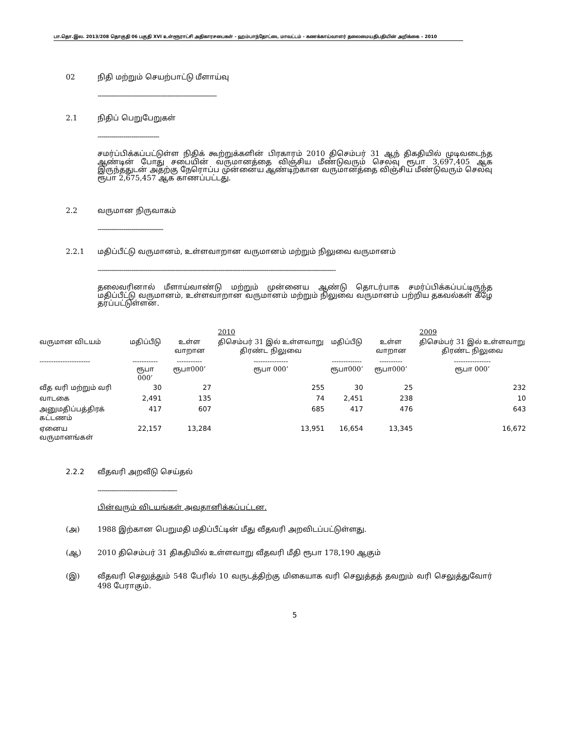பா.தொ.இல. 2013/208 தொகுதி 06 பகுதி XVI உள்ளூராட்சி அதிகாரசபைகள் - ஹம்பாந்தோட்டை மாவட்டம் - கணக்காய்வாளர் தலைமையதிபதியின் அறிக்கை – 2010
02 நிதி மற்றும் செயற்பாட்டு மீளாய்வு
------------------------------------------------------------
2.1 நிதிப் பெறுபேறுகள்
-------------------------------
சமர்ப்பிக்கப்பட்டுள்ள நிதிக் கூற்றுக்களின் பிரகாரம் 2010 திசெம்பர் 31 ஆந் திகதியில் முடிவடைந்த ஆண்டின் போது சபையின் வருமானத்தை விஞ்சிய மீண்டுவரும் செலவு ரூபா 3,697,405 ஆக இருந்ததுடன் அதற்கு நேரொப்ப முன்னைய ஆண்டிற்கான வருமானத்தை விஞ்சிய மீண்டுவரும் செலவு ரூபா 2,675,457 ஆக காணப்பட்டது.
2.2 வருமான நிருவாகம்
---------------------------------
2.2.1 மதிப்பீட்டு வருமானம், உள்ளவாறான வருமானம் மற்றும் நிலுவை வருமானம்
------------------------------------------------------------------------------------------------------------------------
தலைவரினால் மீளாய்வாண்டு மற்றும் முன்னைய ஆண்டு தொடர்பாக சமர்ப்பிக்கப்பட்டிருந்த மதிப்பீட்டு வருமானம், உள்ளவாறான வருமானம் மற்றும் நிலுவை வருமானம் பற்றிய தகவல்கள் கீழே தரப்பட்டுள்ளன.
| | 2010 | | | 2009 | | |
| --- | --- | --- | --- | --- | --- | --- |
| வருமான விடயம் | மதிப்பீடு | உள்ள வாறான | திசெம்பர் 31 இல் உள்ளவாறு திரண்ட நிலுவை | மதிப்பீடு | உள்ள வாறான | திசெம்பர் 31 இல் உள்ளவாறு திரண்ட நிலுவை |
| ---------------------- | ----------- ரூபா 000’ | ----------- ரூபா000’ | --------------- ரூபா 000’ | ------------- ரூபா000’ | ---------- ரூபா000’ | ---------------- ரூபா 000’ |
| வீத வரி மற்றும் வரி | 30 | 27 | 255 | 30 | 25 | 232 |
| வாடகை | 2,491 | 135 | 74 | 2,451 | 238 | 10 |
| அனுமதிப்பத்திரக் கட்டணம் | 417 | 607 | 685 | 417 | 476 | 643 |
| ஏனைய வருமானங்கள் | 22,157 | 13,284 | 13,951 | 16,654 | 13,345 | 16,672 |
2.2.2 வீதவரி அறவீடு செய்தல்
----------------------------------------
பின்வரும் விடயங்கள் அவதானிக்கப்பட்டன.
(அ) 1988 இற்கான பெறுமதி மதிப்பீட்டின் மீது வீதவரி அறவிடப்பட்டுள்ளது.
(ஆ) 2010 திசெம்பர் 31 திகதியில் உள்ளவாறு வீதவரி மீதி ரூபா 178,190 ஆகும்
(இ) வீதவரி செலுத்தும் 548 பேரில் 10 வருடத்திற்கு மிகையாக வரி செலுத்தத் தவறும் வரி செலுத்துவோர் 498 பேராகும்.
5